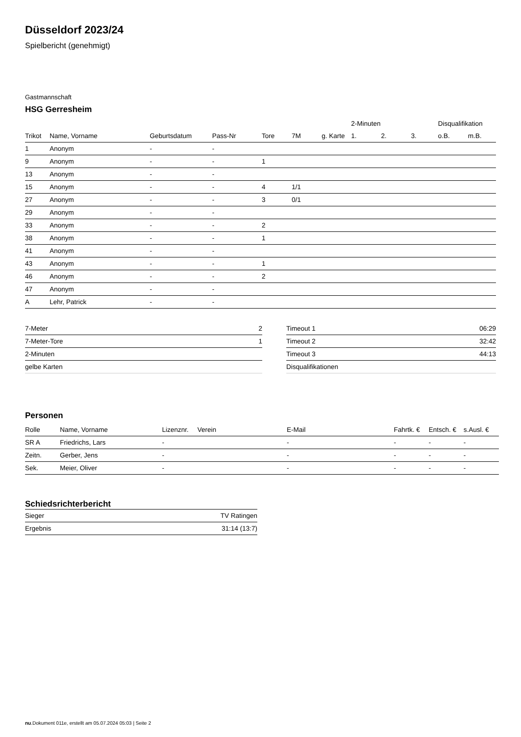Düsseldorf 2023/24
Spielbericht (genehmigt)
Gastmannschaft
HSG Gerresheim
| | | | | | | | 2-Minuten | | | Disqualifikation | |
| Trikot | Name, Vorname | Geburtsdatum | Pass-Nr | Tore | 7M | g. Karte | 1. | 2. | 3. | o.B. | m.B. |
| 1 | Anonym | - | - | | | | | | | | |
| 9 | Anonym | - | - | 1 | | | | | | | |
| 13 | Anonym | - | - | | | | | | | | |
| 15 | Anonym | - | - | 4 | 1/1 | | | | | | |
| 27 | Anonym | - | - | 3 | 0/1 | | | | | | |
| 29 | Anonym | - | - | | | | | | | | |
| 33 | Anonym | - | - | 2 | | | | | | | |
| 38 | Anonym | - | - | 1 | | | | | | | |
| 41 | Anonym | - | - | | | | | | | | |
| 43 | Anonym | - | - | 1 | | | | | | | |
| 46 | Anonym | - | - | 2 | | | | | | | |
| 47 | Anonym | - | - | | | | | | | | |
| A | Lehr, Patrick | - | - | | | | | | | | |
| 7-Meter | 2 |
| 7-Meter-Tore | 1 |
| 2-Minuten | |
| gelbe Karten | |
| Timeout 1 | 06:29 |
| Timeout 2 | 32:42 |
| Timeout 3 | 44:13 |
| Disqualifikationen | |
Personen
| Rolle | Name, Vorname | Lizenznr. | Verein | E-Mail | Fahrtk. € | Entsch. € | s.Ausl. € |
| --- | --- | --- | --- | --- | --- | --- | --- |
| SR A | Friedrichs, Lars | - | | - | - | - | - |
| Zeitn. | Gerber, Jens | - | | - | - | - | - |
| Sek. | Meier, Oliver | - | | - | - | - | - |
Schiedsrichterbericht
| Sieger | TV Ratingen |
| Ergebnis | 31:14 (13:7) |
nu.Dokument 011e, erstellt am 05.07.2024 05:03 | Seite 2